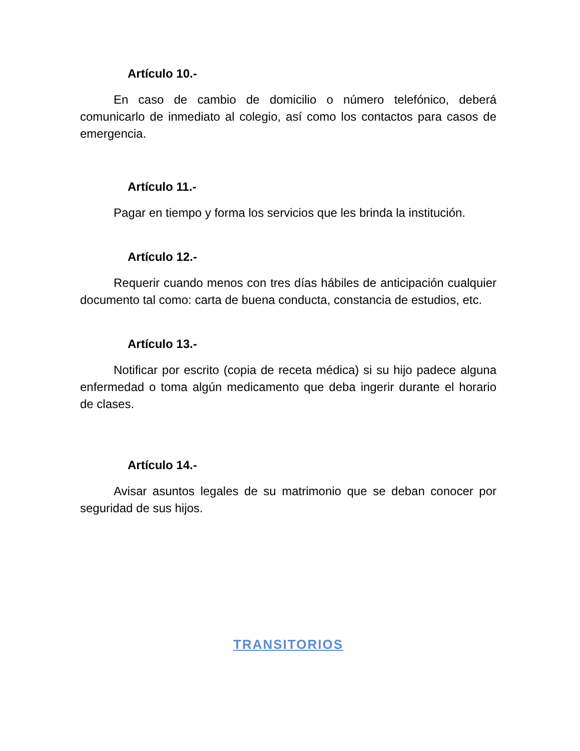Artículo 10.-
En caso de cambio de domicilio o número telefónico, deberá comunicarlo de inmediato al colegio, así como los contactos para casos de emergencia.
Artículo 11.-
Pagar en tiempo y forma los servicios que les brinda la institución.
Artículo 12.-
Requerir cuando menos con tres días hábiles de anticipación cualquier documento tal como: carta de buena conducta, constancia de estudios, etc.
Artículo 13.-
Notificar por escrito (copia de receta médica) si su hijo padece alguna enfermedad o toma algún medicamento que deba ingerir durante el horario de clases.
Artículo 14.-
Avisar asuntos legales de su matrimonio que se deban conocer por seguridad de sus hijos.
TRANSITORIOS